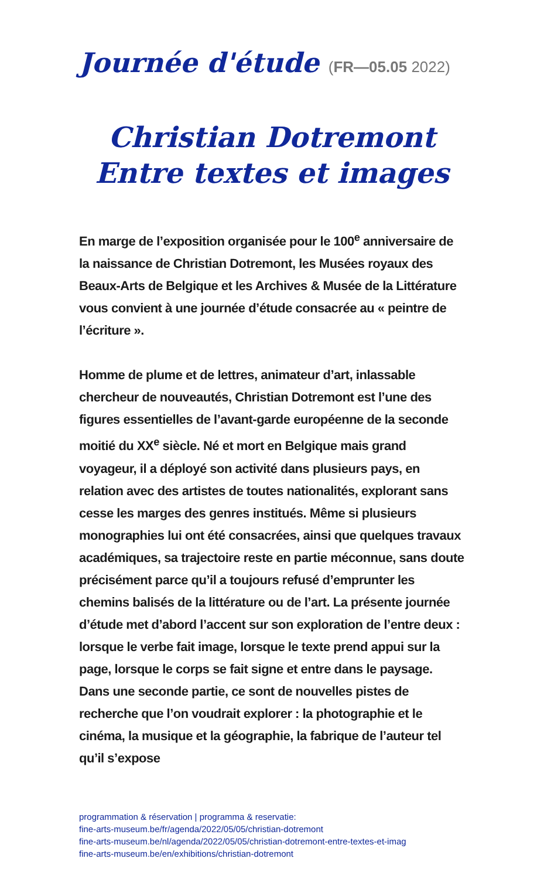Journée d'étude (FR—05.05 2022)
Christian Dotremont
Entre textes et images
En marge de l’exposition organisée pour le 100<sup>e</sup> anniversaire de la naissance de Christian Dotremont, les Musées royaux des Beaux-Arts de Belgique et les Archives & Musée de la Littérature vous convient à une journée d’étude consacrée au « peintre de l’écriture ».
Homme de plume et de lettres, animateur d’art, inlassable chercheur de nouveautés, Christian Dotremont est l’une des figures essentielles de l’avant-garde européenne de la seconde moitié du XX<sup>e</sup> siècle. Né et mort en Belgique mais grand voyageur, il a déployé son activité dans plusieurs pays, en relation avec des artistes de toutes nationalités, explorant sans cesse les marges des genres institués. Même si plusieurs monographies lui ont été consacrées, ainsi que quelques travaux académiques, sa trajectoire reste en partie méconnue, sans doute précisément parce qu’il a toujours refusé d’emprunter les chemins balisés de la littérature ou de l’art. La présente journée d’étude met d’abord l’accent sur son exploration de l’entre deux : lorsque le verbe fait image, lorsque le texte prend appui sur la page, lorsque le corps se fait signe et entre dans le paysage. Dans une seconde partie, ce sont de nouvelles pistes de recherche que l’on voudrait explorer : la photographie et le cinéma, la musique et la géographie, la fabrique de l’auteur tel qu’il s’expose
programmation & réservation | programma & reservatie:
fine-arts-museum.be/fr/agenda/2022/05/05/christian-dotremont
fine-arts-museum.be/nl/agenda/2022/05/05/christian-dotremont-entre-textes-et-imag
fine-arts-museum.be/en/exhibitions/christian-dotremont